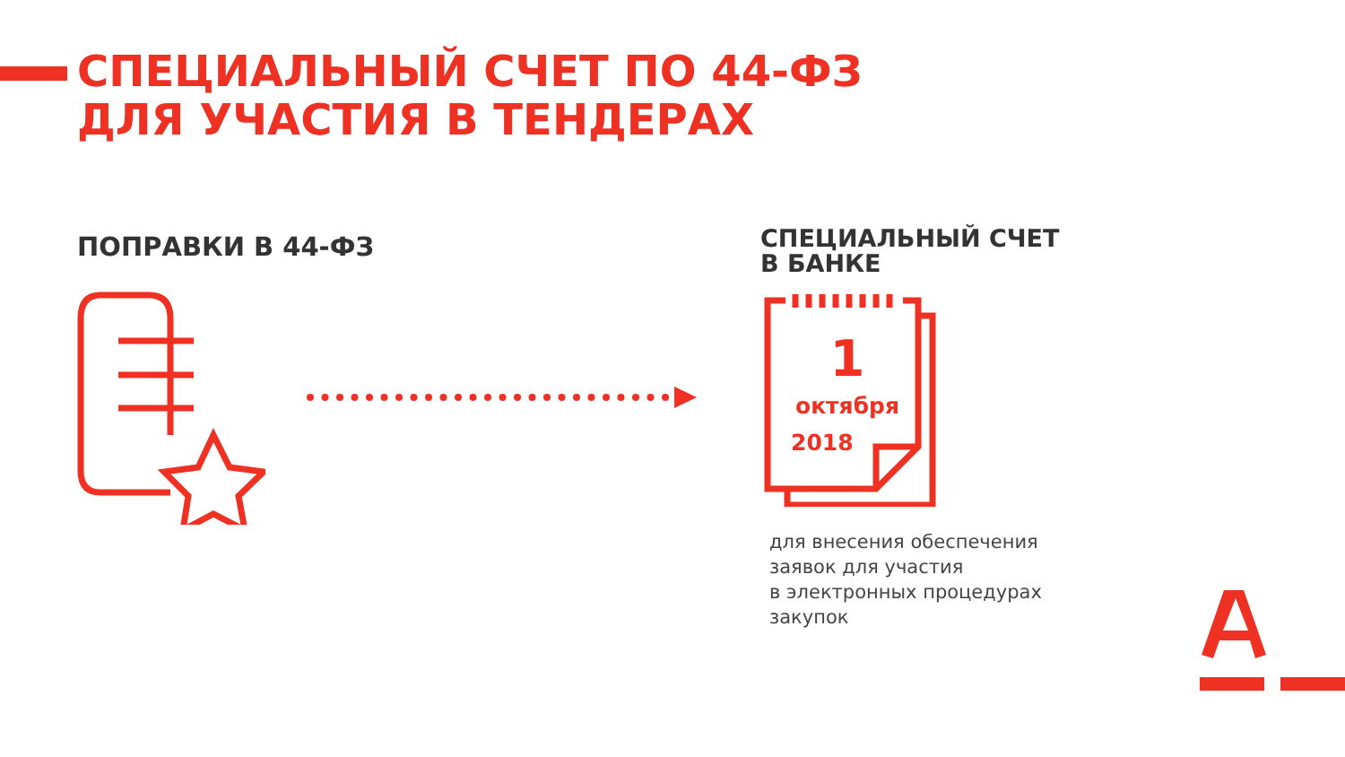СПЕЦИАЛЬНЫЙ СЧЕТ ПО 44-ФЗ
ДЛЯ УЧАСТИЯ В ТЕНДЕРАХ
ПОПРАВКИ В 44-ФЗ
СПЕЦИАЛЬНЫЙ СЧЕТ
В БАНКЕ
1
октября
2018
для внесения обеспечения
заявок для участия
в электронных процедурах
закупок